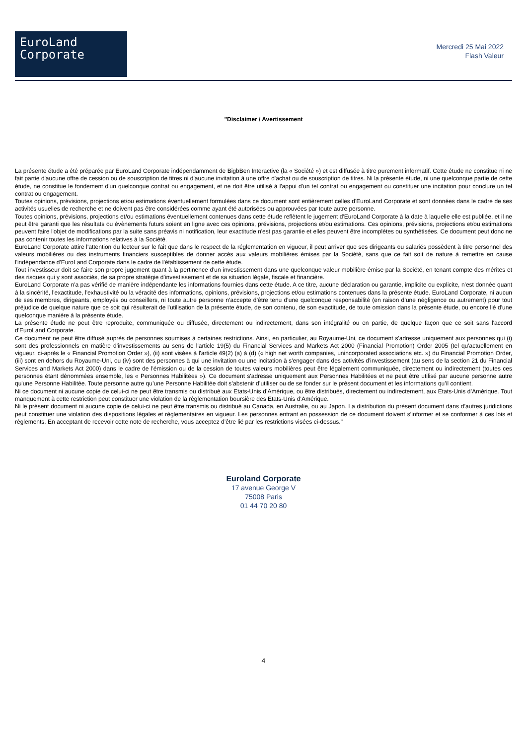EuroLand
Corporate
Mercredi 25 Mai 2022
Flash Valeur
"Disclaimer / Avertissement
La présente étude a été préparée par EuroLand Corporate indépendamment de BigbBen Interactive (la « Société ») et est diffusée à titre purement informatif. Cette étude ne constitue ni ne fait partie d'aucune offre de cession ou de souscription de titres ni d'aucune invitation à une offre d'achat ou de souscription de titres. Ni la présente étude, ni une quelconque partie de cette étude, ne constitue le fondement d'un quelconque contrat ou engagement, et ne doit être utilisé à l'appui d'un tel contrat ou engagement ou constituer une incitation pour conclure un tel contrat ou engagement.
Toutes opinions, prévisions, projections et/ou estimations éventuellement formulées dans ce document sont entièrement celles d'EuroLand Corporate et sont données dans le cadre de ses activités usuelles de recherche et ne doivent pas être considérées comme ayant été autorisées ou approuvées par toute autre personne.
Toutes opinions, prévisions, projections et/ou estimations éventuellement contenues dans cette étude reflètent le jugement d'EuroLand Corporate à la date à laquelle elle est publiée, et il ne peut être garanti que les résultats ou évènements futurs soient en ligne avec ces opinions, prévisions, projections et/ou estimations. Ces opinions, prévisions, projections et/ou estimations peuvent faire l'objet de modifications par la suite sans préavis ni notification, leur exactitude n'est pas garantie et elles peuvent être incomplètes ou synthétisées. Ce document peut donc ne pas contenir toutes les informations relatives à la Société.
EuroLand Corporate attire l'attention du lecteur sur le fait que dans le respect de la réglementation en vigueur, il peut arriver que ses dirigeants ou salariés possèdent à titre personnel des valeurs mobilières ou des instruments financiers susceptibles de donner accès aux valeurs mobilières émises par la Société, sans que ce fait soit de nature à remettre en cause l'indépendance d'EuroLand Corporate dans le cadre de l'établissement de cette étude.
Tout investisseur doit se faire son propre jugement quant à la pertinence d'un investissement dans une quelconque valeur mobilière émise par la Société, en tenant compte des mérites et des risques qui y sont associés, de sa propre stratégie d'investissement et de sa situation légale, fiscale et financière.
EuroLand Corporate n'a pas vérifié de manière indépendante les informations fournies dans cette étude. A ce titre, aucune déclaration ou garantie, implicite ou explicite, n'est donnée quant à la sincérité, l'exactitude, l'exhaustivité ou la véracité des informations, opinions, prévisions, projections et/ou estimations contenues dans la présente étude. EuroLand Corporate, ni aucun de ses membres, dirigeants, employés ou conseillers, ni toute autre personne n’accepte d’être tenu d’une quelconque responsabilité (en raison d’une négligence ou autrement) pour tout préjudice de quelque nature que ce soit qui résulterait de l'utilisation de la présente étude, de son contenu, de son exactitude, de toute omission dans la présente étude, ou encore lié d'une quelconque manière à la présente étude.
La présente étude ne peut être reproduite, communiquée ou diffusée, directement ou indirectement, dans son intégralité ou en partie, de quelque façon que ce soit sans l'accord d'EuroLand Corporate.
Ce document ne peut être diffusé auprès de personnes soumises à certaines restrictions. Ainsi, en particulier, au Royaume-Uni, ce document s'adresse uniquement aux personnes qui (i) sont des professionnels en matière d'investissements au sens de l'article 19(5) du Financial Services and Markets Act 2000 (Financial Promotion) Order 2005 (tel qu'actuellement en vigueur, ci-après le « Financial Promotion Order »), (ii) sont visées à l'article 49(2) (a) à (d) (« high net worth companies, unincorporated associations etc. ») du Financial Promotion Order, (iii) sont en dehors du Royaume-Uni, ou (iv) sont des personnes à qui une invitation ou une incitation à s'engager dans des activités d'investissement (au sens de la section 21 du Financial Services and Markets Act 2000) dans le cadre de l'émission ou de la cession de toutes valeurs mobilières peut être légalement communiquée, directement ou indirectement (toutes ces personnes étant dénommées ensemble, les « Personnes Habilitées »). Ce document s'adresse uniquement aux Personnes Habilitées et ne peut être utilisé par aucune personne autre qu'une Personne Habilitée. Toute personne autre qu’une Personne Habilitée doit s’abstenir d’utiliser ou de se fonder sur le présent document et les informations qu’il contient.
Ni ce document ni aucune copie de celui-ci ne peut être transmis ou distribué aux Etats-Unis d’Amérique, ou être distribués, directement ou indirectement, aux Etats-Unis d’Amérique. Tout manquement à cette restriction peut constituer une violation de la règlementation boursière des Etats-Unis d’Amérique.
Ni le présent document ni aucune copie de celui-ci ne peut être transmis ou distribué au Canada, en Australie, ou au Japon. La distribution du présent document dans d’autres juridictions peut constituer une violation des dispositions légales et règlementaires en vigueur. Les personnes entrant en possession de ce document doivent s’informer et se conformer à ces lois et règlements. En acceptant de recevoir cette note de recherche, vous acceptez d’être lié par les restrictions visées ci-dessus."
Euroland Corporate
17 avenue George V
75008 Paris
01 44 70 20 80
4